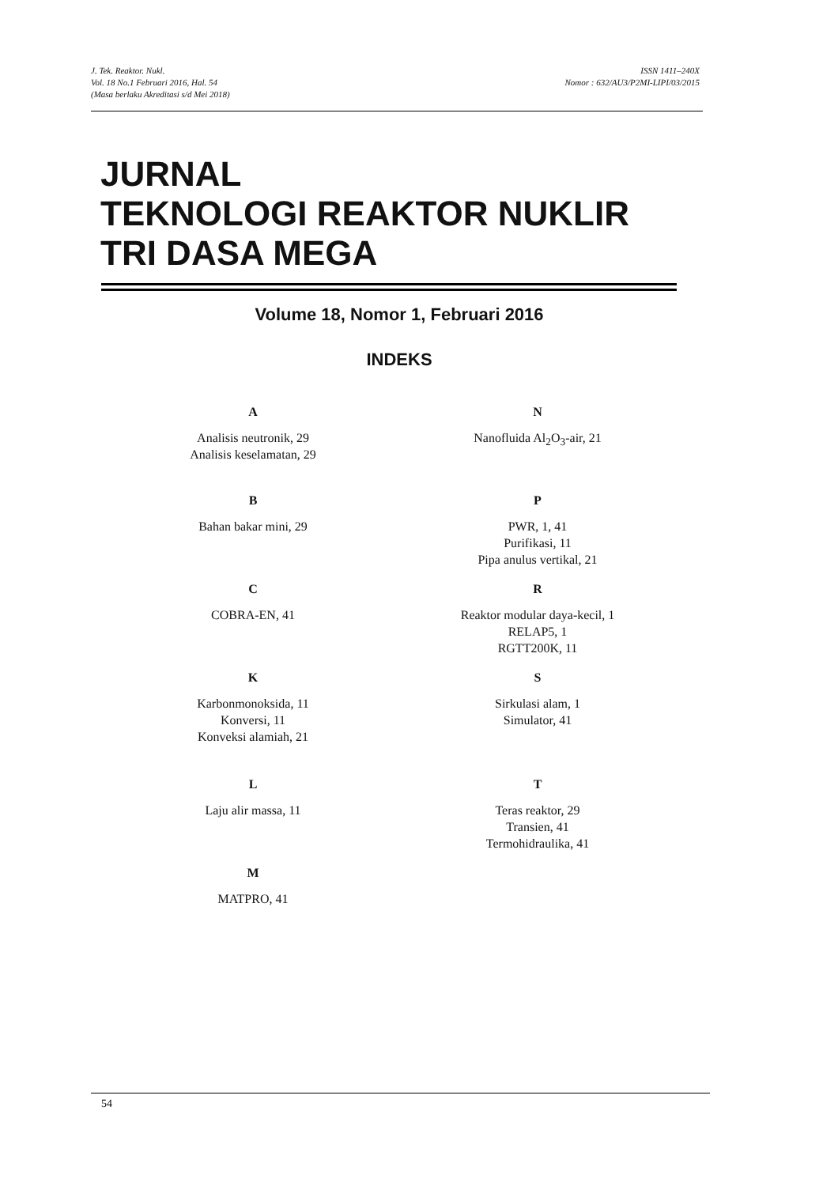J. Tek. Reaktor. Nukl.
Vol. 18 No.1 Februari 2016, Hal. 54
(Masa berlaku Akreditasi s/d Mei 2018)
ISSN 1411–240X
Nomor : 632/AU3/P2MI-LIPI/03/2015
JURNAL
TEKNOLOGI REAKTOR NUKLIR
TRI DASA MEGA
Volume 18, Nomor 1, Februari 2016
INDEKS
A
Analisis neutronik, 29
Analisis keselamatan, 29
B
Bahan bakar mini, 29
C
COBRA-EN, 41
K
Karbonmonoksida, 11
Konversi, 11
Konveksi alamiah, 21
L
Laju alir massa, 11
M
MATPRO, 41
N
Nanofluida Al<sub>2</sub>O<sub>3</sub>-air, 21
P
PWR, 1, 41
Purifikasi, 11
Pipa anulus vertikal, 21
R
Reaktor modular daya-kecil, 1
RELAP5, 1
RGTT200K, 11
S
Sirkulasi alam, 1
Simulator, 41
T
Teras reaktor, 29
Transien, 41
Termohidraulika, 41
54